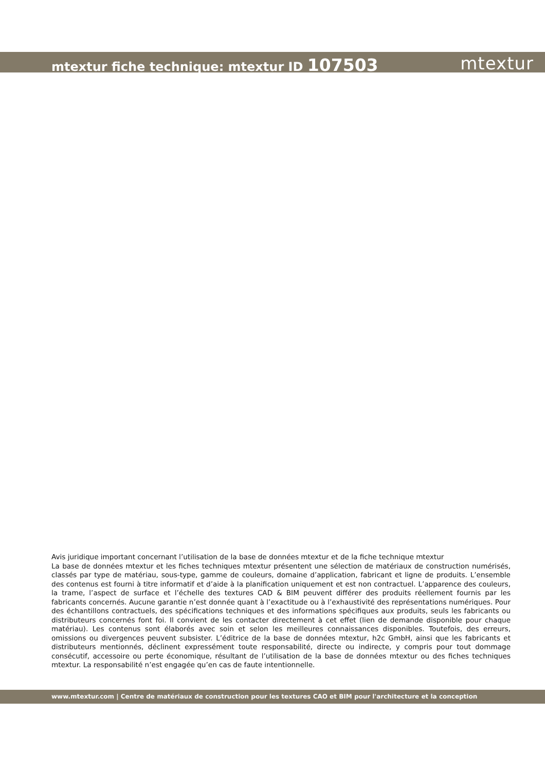mtextur fiche technique: mtextur ID 107503 mtextur
Avis juridique important concernant l’utilisation de la base de données mtextur et de la fiche technique mtextur
La base de données mtextur et les fiches techniques mtextur présentent une sélection de matériaux de construction numérisés, classés par type de matériau, sous-type, gamme de couleurs, domaine d’application, fabricant et ligne de produits. L’ensemble des contenus est fourni à titre informatif et d’aide à la planification uniquement et est non contractuel. L’apparence des couleurs, la trame, l’aspect de surface et l’échelle des textures CAD & BIM peuvent différer des produits réellement fournis par les fabricants concernés. Aucune garantie n’est donnée quant à l’exactitude ou à l’exhaustivité des représentations numériques. Pour des échantillons contractuels, des spécifications techniques et des informations spécifiques aux produits, seuls les fabricants ou distributeurs concernés font foi. Il convient de les contacter directement à cet effet (lien de demande disponible pour chaque matériau). Les contenus sont élaborés avec soin et selon les meilleures connaissances disponibles. Toutefois, des erreurs, omissions ou divergences peuvent subsister. L’éditrice de la base de données mtextur, h2c GmbH, ainsi que les fabricants et distributeurs mentionnés, déclinent expressément toute responsabilité, directe ou indirecte, y compris pour tout dommage consécutif, accessoire ou perte économique, résultant de l’utilisation de la base de données mtextur ou des fiches techniques mtextur. La responsabilité n’est engagée qu’en cas de faute intentionnelle.
www.mtextur.com | Centre de matériaux de construction pour les textures CAO et BIM pour l'architecture et la conception